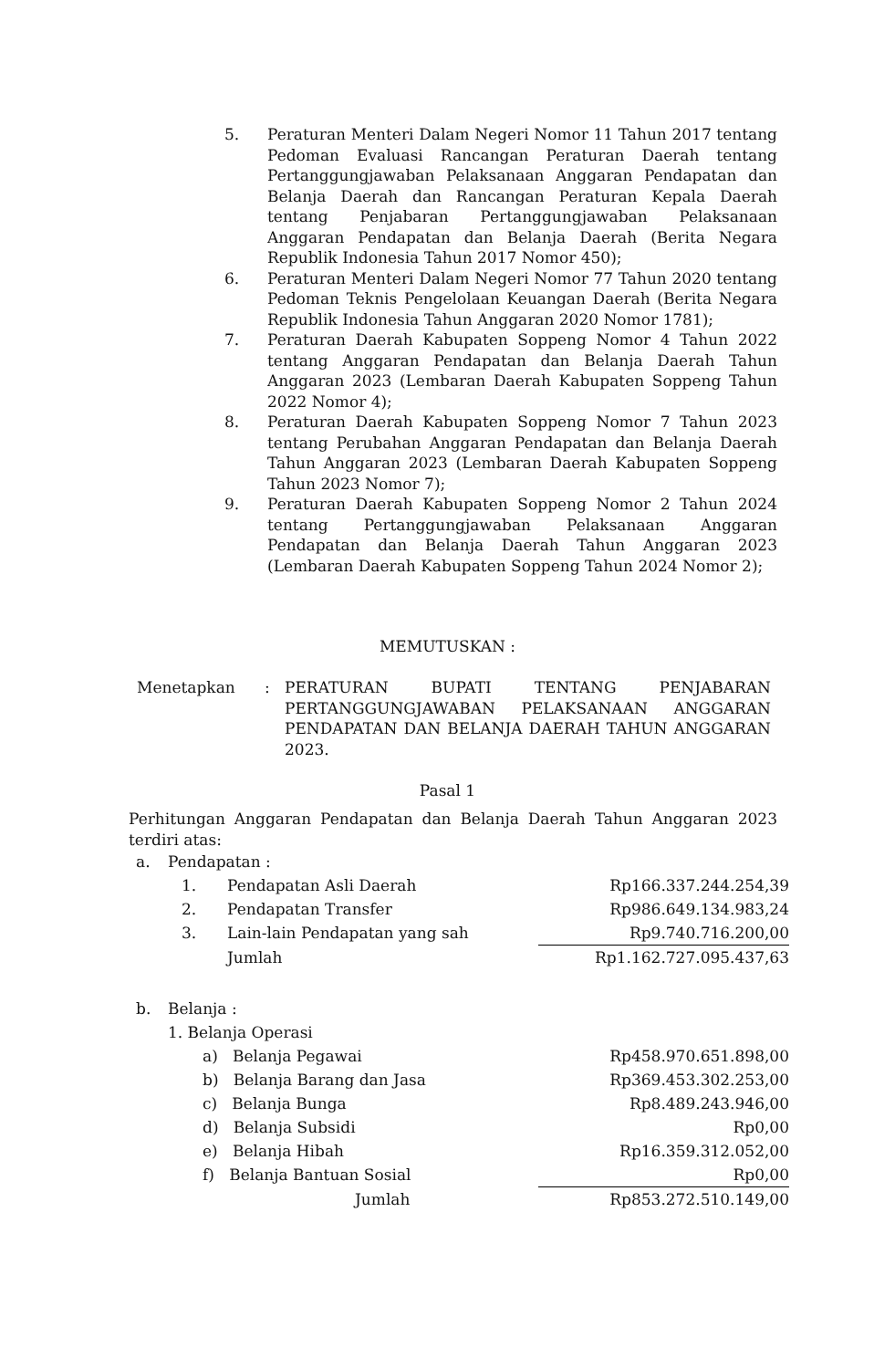5. Peraturan Menteri Dalam Negeri Nomor 11 Tahun 2017 tentang Pedoman Evaluasi Rancangan Peraturan Daerah tentang Pertanggungjawaban Pelaksanaan Anggaran Pendapatan dan Belanja Daerah dan Rancangan Peraturan Kepala Daerah tentang Penjabaran Pertanggungjawaban Pelaksanaan Anggaran Pendapatan dan Belanja Daerah (Berita Negara Republik Indonesia Tahun 2017 Nomor 450);
6. Peraturan Menteri Dalam Negeri Nomor 77 Tahun 2020 tentang Pedoman Teknis Pengelolaan Keuangan Daerah (Berita Negara Republik Indonesia Tahun Anggaran 2020 Nomor 1781);
7. Peraturan Daerah Kabupaten Soppeng Nomor 4 Tahun 2022 tentang Anggaran Pendapatan dan Belanja Daerah Tahun Anggaran 2023 (Lembaran Daerah Kabupaten Soppeng Tahun 2022 Nomor 4);
8. Peraturan Daerah Kabupaten Soppeng Nomor 7 Tahun 2023 tentang Perubahan Anggaran Pendapatan dan Belanja Daerah Tahun Anggaran 2023 (Lembaran Daerah Kabupaten Soppeng Tahun 2023 Nomor 7);
9. Peraturan Daerah Kabupaten Soppeng Nomor 2 Tahun 2024 tentang Pertanggungjawaban Pelaksanaan Anggaran Pendapatan dan Belanja Daerah Tahun Anggaran 2023 (Lembaran Daerah Kabupaten Soppeng Tahun 2024 Nomor 2);
MEMUTUSKAN :
Menetapkan : PERATURAN BUPATI TENTANG PENJABARAN PERTANGGUNGJAWABAN PELAKSANAAN ANGGARAN PENDAPATAN DAN BELANJA DAERAH TAHUN ANGGARAN 2023.
Pasal 1
Perhitungan Anggaran Pendapatan dan Belanja Daerah Tahun Anggaran 2023 terdiri atas:
| a. | Pendapatan : | | |
| | 1. | Pendapatan Asli Daerah | Rp166.337.244.254,39 |
| | 2. | Pendapatan Transfer | Rp986.649.134.983,24 |
| | 3. | Lain-lain Pendapatan yang sah | Rp9.740.716.200,00 |
| | | Jumlah | Rp1.162.727.095.437,63 |
| b. | Belanja : | | |
| | 1. Belanja Operasi | | |
| | a) Belanja Pegawai | | Rp458.970.651.898,00 |
| | b) Belanja Barang dan Jasa | | Rp369.453.302.253,00 |
| | c) Belanja Bunga | | Rp8.489.243.946,00 |
| | d) Belanja Subsidi | | Rp0,00 |
| | e) Belanja Hibah | | Rp16.359.312.052,00 |
| | f) Belanja Bantuan Sosial | | Rp0,00 |
| | Jumlah | | Rp853.272.510.149,00 |